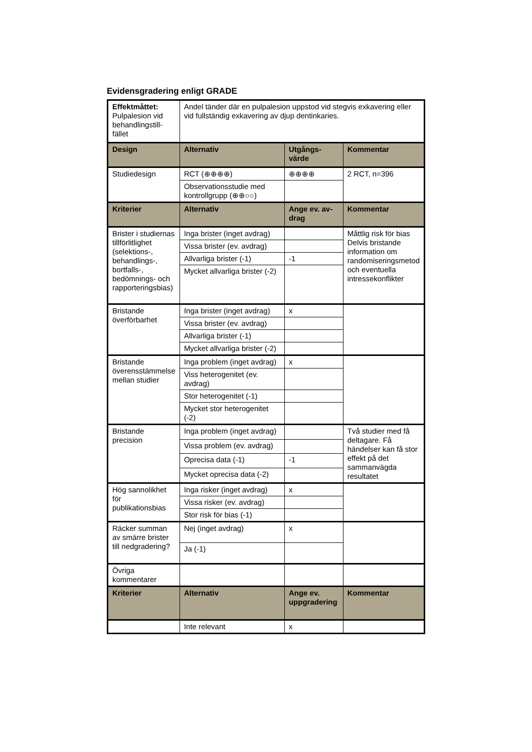Evidensgradering enligt GRADE
| Effektmåttet: Pulpalesion vid behandlingstill-fället | Andel tänder där en pulpalesion uppstod vid stegvis exkavering eller vid fullständig exkavering av djup dentinkaries. | | |
| Design | Alternativ | Utgångs-värde | Kommentar |
| Studiedesign | RCT (⊕⊕⊕⊕) | ⊕⊕⊕⊕ | 2 RCT, n=396 |
| | Observationsstudie med kontrollgrupp (⊕⊕○○) | | |
| Kriterier | Alternativ | Ange ev. av-drag | Kommentar |
| Brister i studiernas tillförlitlighet (selektions-, behandlings-, bortfalls-, bedömnings- och rapporteringsbias) | Inga brister (inget avdrag) | | Måttlig risk för bias Delvis bristande information om randomiseringsmetod och eventuella intressekonflikter |
| | Vissa brister (ev. avdrag) | | |
| | Allvarliga brister (-1) | -1 | |
| | Mycket allvarliga brister (-2) | | |
| Bristande överförbarhet | Inga brister (inget avdrag) | x | |
| | Vissa brister (ev. avdrag) | | |
| | Allvarliga brister (-1) | | |
| | Mycket allvarliga brister (-2) | | |
| Bristande överensstämmelse mellan studier | Inga problem (inget avdrag) | x | |
| | Viss heterogenitet (ev. avdrag) | | |
| | Stor heterogenitet (-1) | | |
| | Mycket stor heterogenitet (-2) | | |
| Bristande precision | Inga problem (inget avdrag) | | Två studier med få deltagare. Få händelser kan få stor effekt på det sammanvägda resultatet |
| | Vissa problem (ev. avdrag) | | |
| | Oprecisa data (-1) | -1 | |
| | Mycket oprecisa data (-2) | | |
| Hög sannolikhet för publikationsbias | Inga risker (inget avdrag) | x | |
| | Vissa risker (ev. avdrag) | | |
| | Stor risk för bias (-1) | | |
| Räcker summan av smärre brister till nedgradering? | Nej (inget avdrag) | x | |
| | Ja (-1) | | |
| Övriga kommentarer | | | |
| Kriterier | Alternativ | Ange ev. uppgradering | Kommentar |
| | Inte relevant | x | |